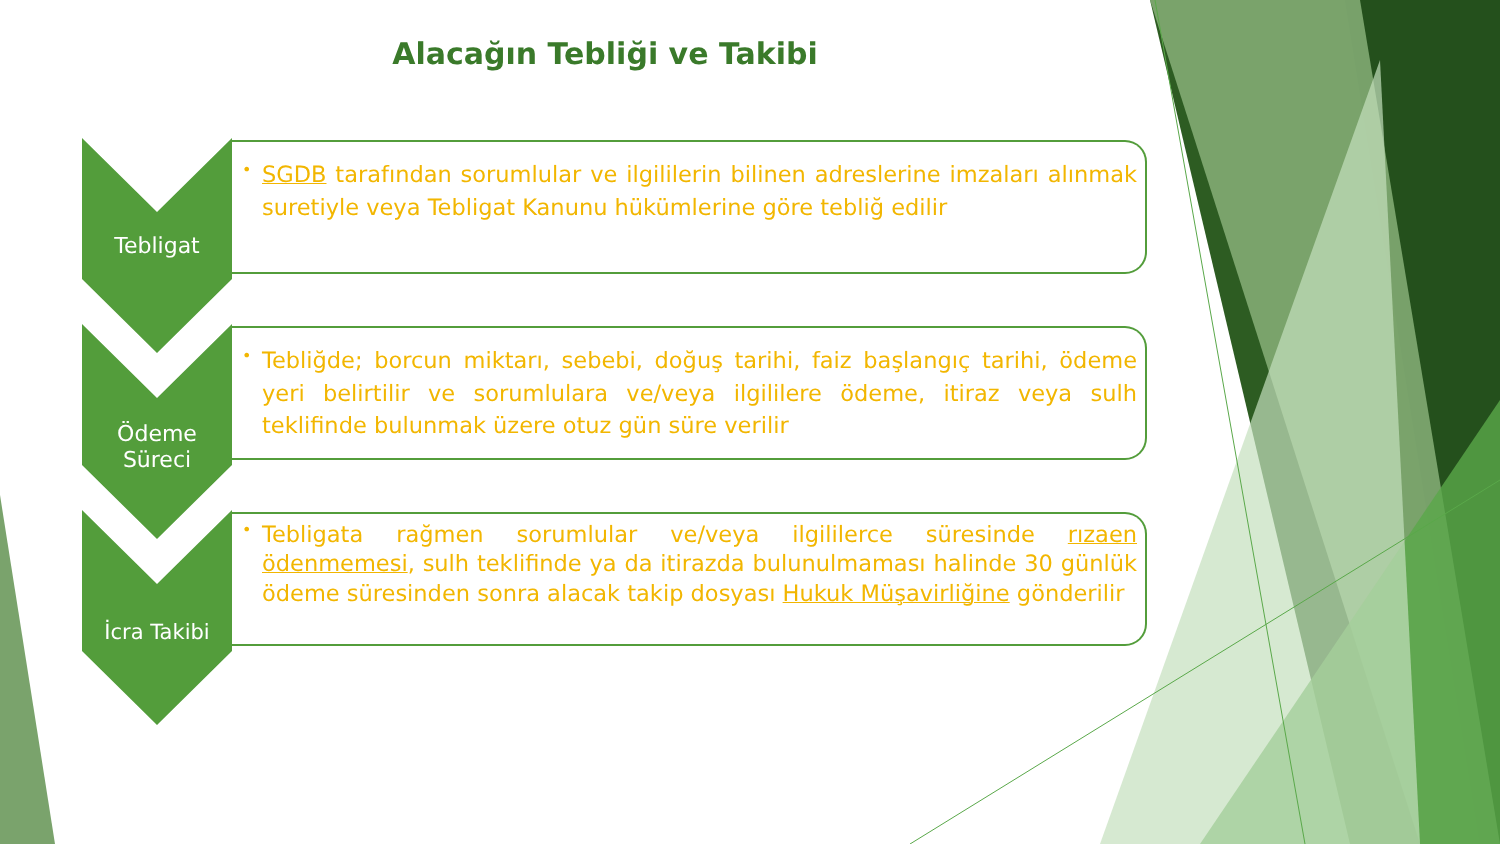Alacağın Tebliği ve Takibi
Tebligat
• SGDB tarafından sorumlular ve ilgililerin bilinen adreslerine imzaları alınmak suretiyle veya Tebligat Kanunu hükümlerine göre tebliğ edilir
Ödeme Süreci
• Tebliğde; borcun miktarı, sebebi, doğuş tarihi, faiz başlangıç tarihi, ödeme yeri belirtilir ve sorumlulara ve/veya ilgililere ödeme, itiraz veya sulh teklifinde bulunmak üzere otuz gün süre verilir
İcra Takibi
• Tebligata rağmen sorumlular ve/veya ilgililerce süresinde rızaen ödenmemesi, sulh teklifinde ya da itirazda bulunulmaması halinde 30 günlük ödeme süresinden sonra alacak takip dosyası Hukuk Müşavirliğine gönderilir